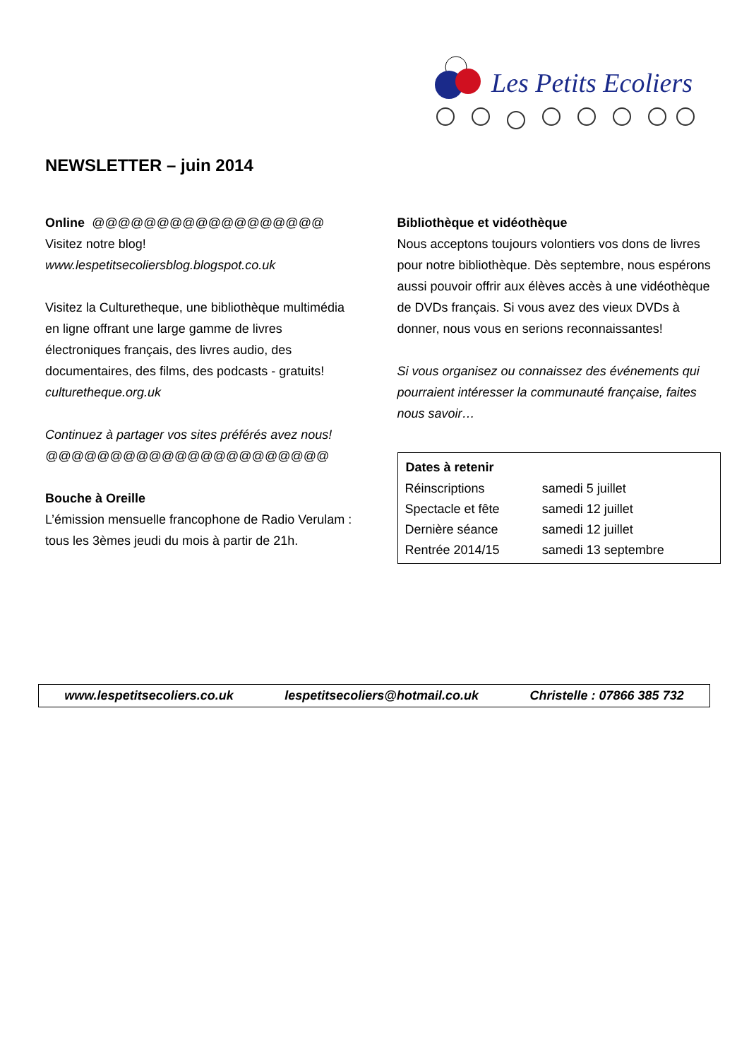NEWSLETTER – juin 2014
Les Petits Ecoliers
Online @@@@@@@@@@@@@@@@@@
Visitez notre blog!
www.lespetitsecoliersblog.blogspot.co.uk
Visitez la Culturetheque, une bibliothèque multimédia en ligne offrant une large gamme de livres électroniques français, des livres audio, des documentaires, des films, des podcasts - gratuits!
culturetheque.org.uk
Continuez à partager vos sites préférés avez nous!
@@@@@@@@@@@@@@@@@@@@@@
Bouche à Oreille
L’émission mensuelle francophone de Radio Verulam : tous les 3èmes jeudi du mois à partir de 21h.
Bibliothèque et vidéothèque
Nous acceptons toujours volontiers vos dons de livres pour notre bibliothèque. Dès septembre, nous espérons aussi pouvoir offrir aux élèves accès à une vidéothèque de DVDs français. Si vous avez des vieux DVDs à donner, nous vous en serions reconnaissantes!
Si vous organisez ou connaissez des événements qui pourraient intéresser la communauté française, faites nous savoir…
| Dates à retenir | |
| --- | --- |
| Réinscriptions | samedi 5 juillet |
| Spectacle et fête | samedi 12 juillet |
| Dernière séance | samedi 12 juillet |
| Rentrée 2014/15 | samedi 13 septembre |
www.lespetitsecoliers.co.uk lespetitsecoliers@hotmail.co.uk Christelle : 07866 385 732